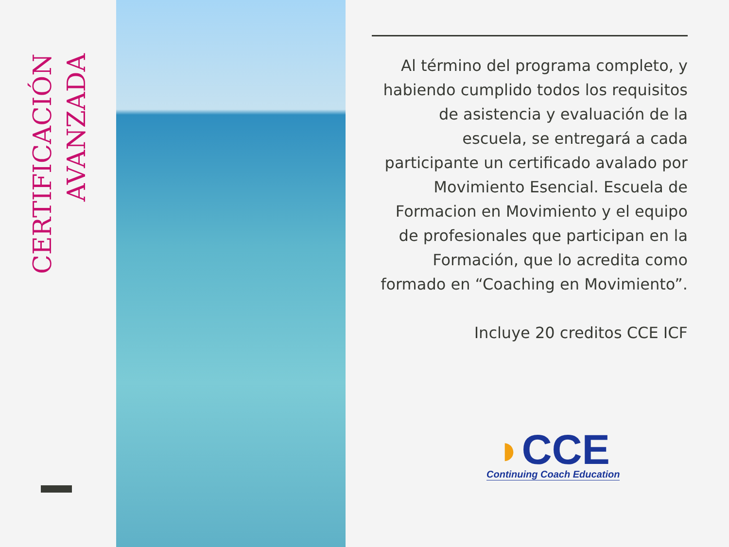CERTIFICACIÓN AVANZADA
Al término del programa completo, y habiendo cumplido todos los requisitos de asistencia y evaluación de la escuela, se entregará a cada participante un certificado avalado por Movimiento Esencial. Escuela de Formacion en Movimiento y el equipo de profesionales que participan en la Formación, que lo acredita como formado en “Coaching en Movimiento”.
Incluye 20 creditos CCE ICF
◗CCE
Continuing Coach Education